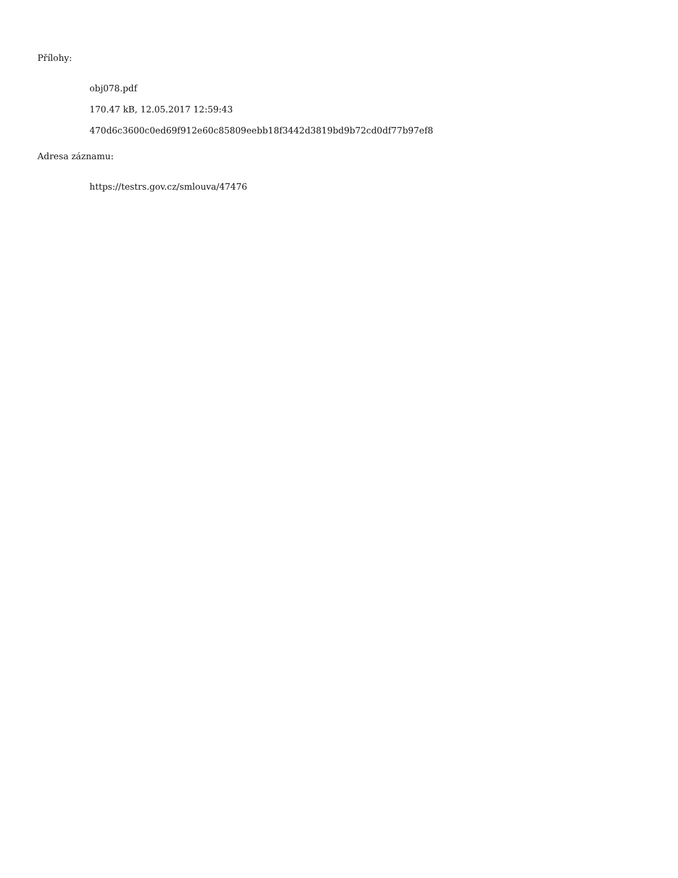Přílohy:
obj078.pdf
170.47 kB, 12.05.2017 12:59:43
470d6c3600c0ed69f912e60c85809eebb18f3442d3819bd9b72cd0df77b97ef8
Adresa záznamu:
https://testrs.gov.cz/smlouva/47476